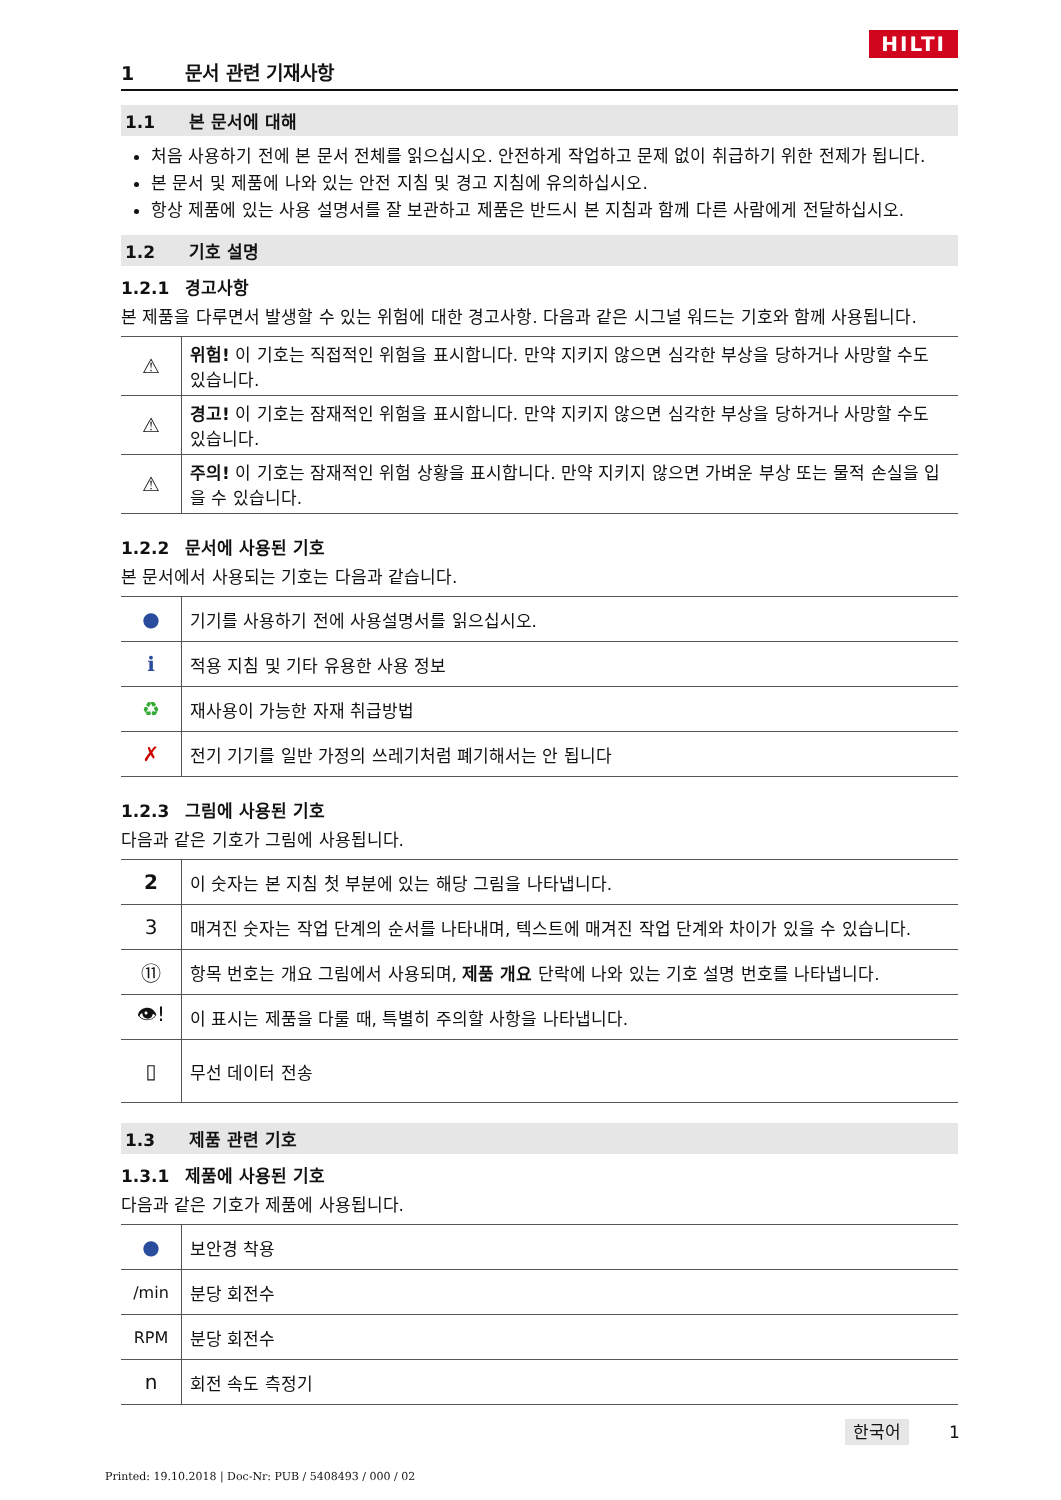HILTI
1 문서 관련 기재사항
1.1 본 문서에 대해
처음 사용하기 전에 본 문서 전체를 읽으십시오. 안전하게 작업하고 문제 없이 취급하기 위한 전제가 됩니다.
본 문서 및 제품에 나와 있는 안전 지침 및 경고 지침에 유의하십시오.
항상 제품에 있는 사용 설명서를 잘 보관하고 제품은 반드시 본 지침과 함께 다른 사람에게 전달하십시오.
1.2 기호 설명
1.2.1 경고사항
본 제품을 다루면서 발생할 수 있는 위험에 대한 경고사항. 다음과 같은 시그널 워드는 기호와 함께 사용됩니다.
| ⚠ | 위험! 이 기호는 직접적인 위험을 표시합니다. 만약 지키지 않으면 심각한 부상을 당하거나 사망할 수도 있습니다. |
| ⚠ | 경고! 이 기호는 잠재적인 위험을 표시합니다. 만약 지키지 않으면 심각한 부상을 당하거나 사망할 수도 있습니다. |
| ⚠ | 주의! 이 기호는 잠재적인 위험 상황을 표시합니다. 만약 지키지 않으면 가벼운 부상 또는 물적 손실을 입을 수 있습니다. |
1.2.2 문서에 사용된 기호
본 문서에서 사용되는 기호는 다음과 같습니다.
| ● | 기기를 사용하기 전에 사용설명서를 읽으십시오. |
| ℹ | 적용 지침 및 기타 유용한 사용 정보 |
| ♻ | 재사용이 가능한 자재 취급방법 |
| ✗ | 전기 기기를 일반 가정의 쓰레기처럼 폐기해서는 안 됩니다 |
1.2.3 그림에 사용된 기호
다음과 같은 기호가 그림에 사용됩니다.
| 2 | 이 숫자는 본 지침 첫 부분에 있는 해당 그림을 나타냅니다. |
| 3 | 매겨진 숫자는 작업 단계의 순서를 나타내며, 텍스트에 매겨진 작업 단계와 차이가 있을 수 있습니다. |
| ⑪ | 항목 번호는 개요 그림에서 사용되며, 제품 개요 단락에 나와 있는 기호 설명 번호를 나타냅니다. |
| 👁! | 이 표시는 제품을 다룰 때, 특별히 주의할 사항을 나타냅니다. |
| ▯ | 무선 데이터 전송 |
1.3 제품 관련 기호
1.3.1 제품에 사용된 기호
다음과 같은 기호가 제품에 사용됩니다.
| ● | 보안경 착용 |
| /min | 분당 회전수 |
| RPM | 분당 회전수 |
| n | 회전 속도 측정기 |
한국어 1
Printed: 19.10.2018 | Doc-Nr: PUB / 5408493 / 000 / 02